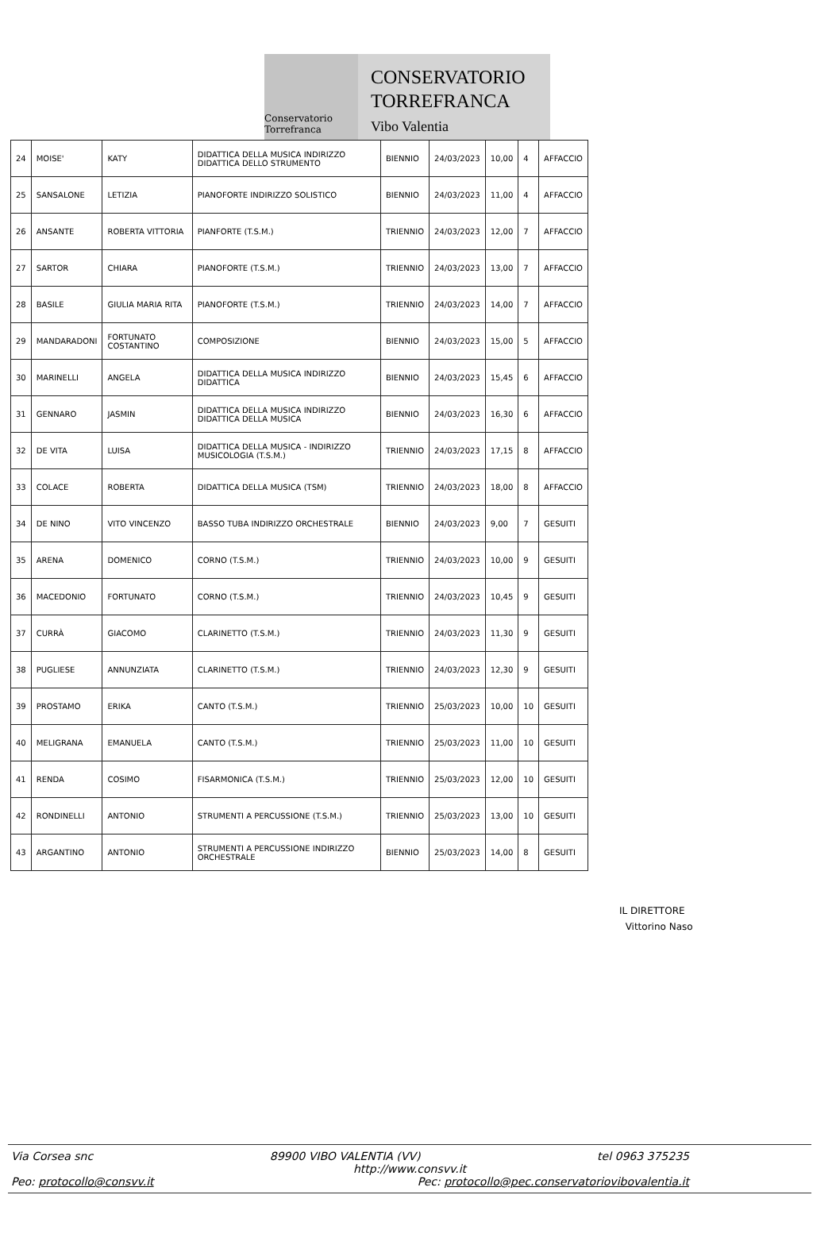Conservatorio Torrefranca
CONSERVATORIO
TORREFRANCA
Vibo Valentia
| 24 | MOISE' | KATY | DIDATTICA DELLA MUSICA INDIRIZZO DIDATTICA DELLO STRUMENTO | BIENNIO | 24/03/2023 | 10,00 | 4 | AFFACCIO |
| 25 | SANSALONE | LETIZIA | PIANOFORTE INDIRIZZO SOLISTICO | BIENNIO | 24/03/2023 | 11,00 | 4 | AFFACCIO |
| 26 | ANSANTE | ROBERTA VITTORIA | PIANFORTE (T.S.M.) | TRIENNIO | 24/03/2023 | 12,00 | 7 | AFFACCIO |
| 27 | SARTOR | CHIARA | PIANOFORTE (T.S.M.) | TRIENNIO | 24/03/2023 | 13,00 | 7 | AFFACCIO |
| 28 | BASILE | GIULIA MARIA RITA | PIANOFORTE (T.S.M.) | TRIENNIO | 24/03/2023 | 14,00 | 7 | AFFACCIO |
| 29 | MANDARADONI | FORTUNATO COSTANTINO | COMPOSIZIONE | BIENNIO | 24/03/2023 | 15,00 | 5 | AFFACCIO |
| 30 | MARINELLI | ANGELA | DIDATTICA DELLA MUSICA INDIRIZZO DIDATTICA | BIENNIO | 24/03/2023 | 15,45 | 6 | AFFACCIO |
| 31 | GENNARO | JASMIN | DIDATTICA DELLA MUSICA INDIRIZZO DIDATTICA DELLA MUSICA | BIENNIO | 24/03/2023 | 16,30 | 6 | AFFACCIO |
| 32 | DE VITA | LUISA | DIDATTICA DELLA MUSICA - INDIRIZZO MUSICOLOGIA (T.S.M.) | TRIENNIO | 24/03/2023 | 17,15 | 8 | AFFACCIO |
| 33 | COLACE | ROBERTA | DIDATTICA DELLA MUSICA (TSM) | TRIENNIO | 24/03/2023 | 18,00 | 8 | AFFACCIO |
| 34 | DE NINO | VITO VINCENZO | BASSO TUBA INDIRIZZO ORCHESTRALE | BIENNIO | 24/03/2023 | 9,00 | 7 | GESUITI |
| 35 | ARENA | DOMENICO | CORNO (T.S.M.) | TRIENNIO | 24/03/2023 | 10,00 | 9 | GESUITI |
| 36 | MACEDONIO | FORTUNATO | CORNO (T.S.M.) | TRIENNIO | 24/03/2023 | 10,45 | 9 | GESUITI |
| 37 | CURRÀ | GIACOMO | CLARINETTO (T.S.M.) | TRIENNIO | 24/03/2023 | 11,30 | 9 | GESUITI |
| 38 | PUGLIESE | ANNUNZIATA | CLARINETTO (T.S.M.) | TRIENNIO | 24/03/2023 | 12,30 | 9 | GESUITI |
| 39 | PROSTAMO | ERIKA | CANTO (T.S.M.) | TRIENNIO | 25/03/2023 | 10,00 | 10 | GESUITI |
| 40 | MELIGRANA | EMANUELA | CANTO (T.S.M.) | TRIENNIO | 25/03/2023 | 11,00 | 10 | GESUITI |
| 41 | RENDA | COSIMO | FISARMONICA (T.S.M.) | TRIENNIO | 25/03/2023 | 12,00 | 10 | GESUITI |
| 42 | RONDINELLI | ANTONIO | STRUMENTI A PERCUSSIONE (T.S.M.) | TRIENNIO | 25/03/2023 | 13,00 | 10 | GESUITI |
| 43 | ARGANTINO | ANTONIO | STRUMENTI A PERCUSSIONE INDIRIZZO ORCHESTRALE | BIENNIO | 25/03/2023 | 14,00 | 8 | GESUITI |
IL DIRETTORE
Vittorino Naso
Via Corsea snc 89900 VIBO VALENTIA (VV) tel 0963 375235
http://www.consvv.it
Peo: protocollo@consvv.it Pec: protocollo@pec.conservatoriovibovalentia.it